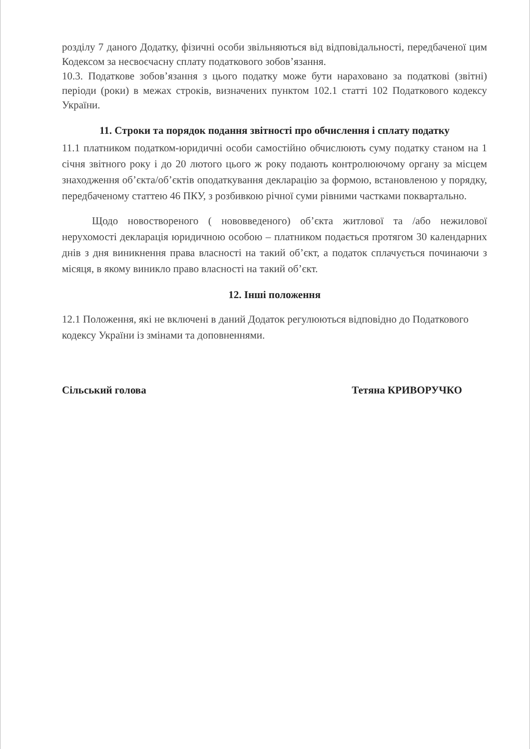розділу 7 даного Додатку, фізичні особи звільняються від відповідальності, передбаченої цим Кодексом за несвоєчасну сплату податкового зобов’язання.
10.3. Податкове зобов’язання з цього податку може бути нараховано за податкові (звітні) періоди (роки) в межах строків, визначених пунктом 102.1 статті 102 Податкового кодексу України.
11. Строки та порядок подання звітності про обчислення і сплату податку
11.1 платником податком-юридичні особи самостійно обчислюють суму податку станом на 1 січня звітного року і до 20 лютого цього ж року подають контролюючому органу за місцем знаходження об’єкта/об’єктів оподаткування декларацію за формою, встановленою у порядку, передбаченому статтею 46 ПКУ, з розбивкою річної суми рівними частками поквартально.
Щодо новоствореного ( нововведеного) об’єкта житлової та /або нежилової нерухомості декларація юридичною особою – платником подається протягом 30 календарних днів з дня виникнення права власності на такий об’єкт, а податок сплачується починаючи з місяця, в якому виникло право власності на такий об’єкт.
12. Інші положення
12.1 Положення, які не включені в даний Додаток регулюються відповідно до Податкового кодексу України із змінами та доповненнями.
Сільський голова Тетяна КРИВОРУЧКО